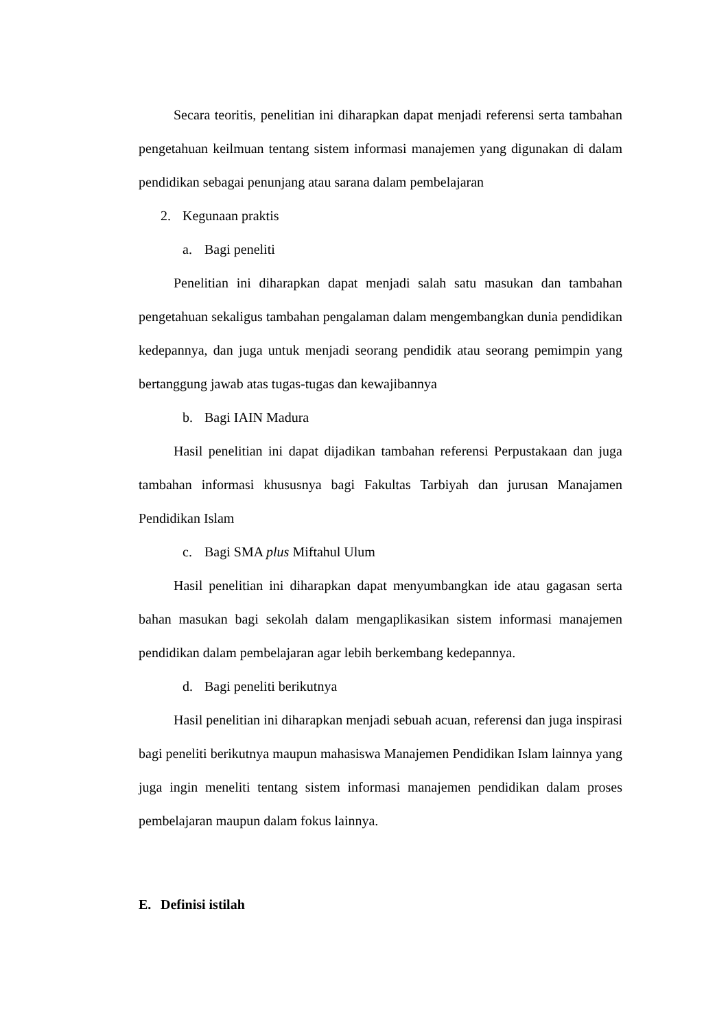Secara teoritis, penelitian ini diharapkan dapat menjadi referensi serta tambahan pengetahuan keilmuan tentang sistem informasi manajemen yang digunakan di dalam pendidikan sebagai penunjang atau sarana dalam pembelajaran
2. Kegunaan praktis
a. Bagi peneliti
Penelitian ini diharapkan dapat menjadi salah satu masukan dan tambahan pengetahuan sekaligus tambahan pengalaman dalam mengembangkan dunia pendidikan kedepannya, dan juga untuk menjadi seorang pendidik atau seorang pemimpin yang bertanggung jawab atas tugas-tugas dan kewajibannya
b. Bagi IAIN Madura
Hasil penelitian ini dapat dijadikan tambahan referensi Perpustakaan dan juga tambahan informasi khususnya bagi Fakultas Tarbiyah dan jurusan Manajamen Pendidikan Islam
c. Bagi SMA plus Miftahul Ulum
Hasil penelitian ini diharapkan dapat menyumbangkan ide atau gagasan serta bahan masukan bagi sekolah dalam mengaplikasikan sistem informasi manajemen pendidikan dalam pembelajaran agar lebih berkembang kedepannya.
d. Bagi peneliti berikutnya
Hasil penelitian ini diharapkan menjadi sebuah acuan, referensi dan juga inspirasi bagi peneliti berikutnya maupun mahasiswa Manajemen Pendidikan Islam lainnya yang juga ingin meneliti tentang sistem informasi manajemen pendidikan dalam proses pembelajaran maupun dalam fokus lainnya.
E. Definisi istilah